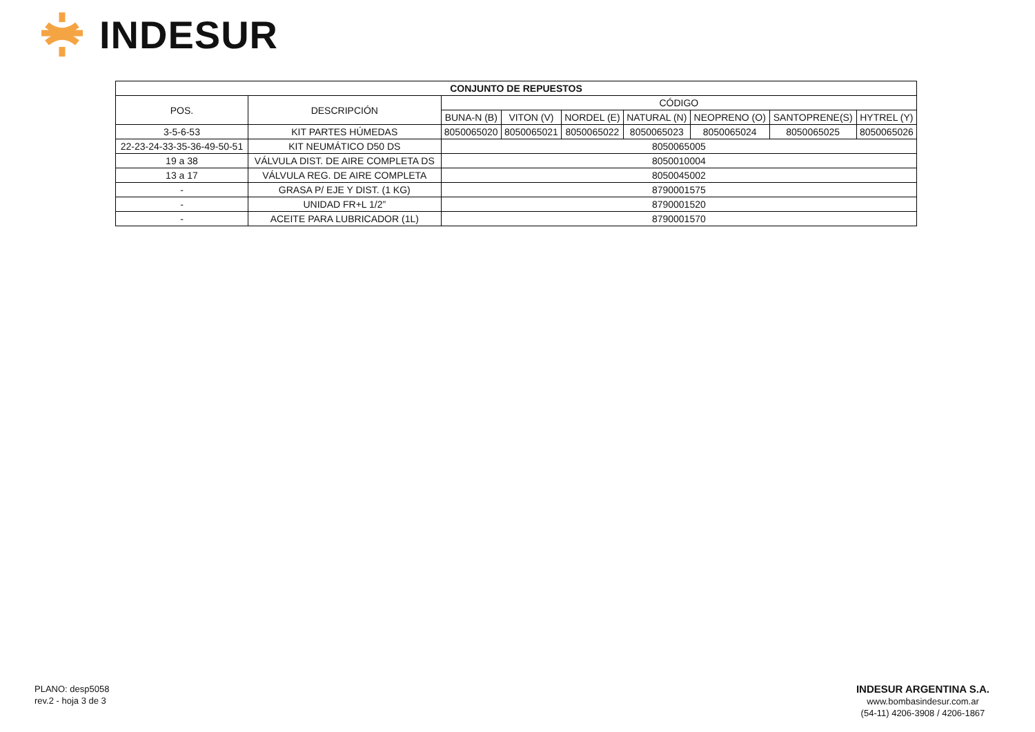INDESUR
| CONJUNTO DE REPUESTOS | | | | | | | | |
| --- | --- | --- | --- | --- | --- | --- | --- | --- |
| POS. | DESCRIPCIÓN | CÓDIGO | | | | | | |
| | | BUNA-N (B) | VITON (V) | NORDEL (E) | NATURAL (N) | NEOPRENO (O) | SANTOPRENE(S) | HYTREL (Y) |
| 3-5-6-53 | KIT PARTES HÚMEDAS | 8050065020 | 8050065021 | 8050065022 | 8050065023 | 8050065024 | 8050065025 | 8050065026 |
| 22-23-24-33-35-36-49-50-51 | KIT NEUMÁTICO D50 DS | 8050065005 | | | | | | |
| 19 a 38 | VÁLVULA DIST. DE AIRE COMPLETA DS | 8050010004 | | | | | | |
| 13 a 17 | VÁLVULA REG. DE AIRE COMPLETA | 8050045002 | | | | | | |
| - | GRASA P/ EJE Y DIST. (1 KG) | 8790001575 | | | | | | |
| - | UNIDAD FR+L 1/2” | 8790001520 | | | | | | |
| - | ACEITE PARA LUBRICADOR (1L) | 8790001570 | | | | | | |
PLANO: desp5058
rev.2 - hoja 3 de 3
INDESUR ARGENTINA S.A.
www.bombasindesur.com.ar
(54-11) 4206-3908 / 4206-1867